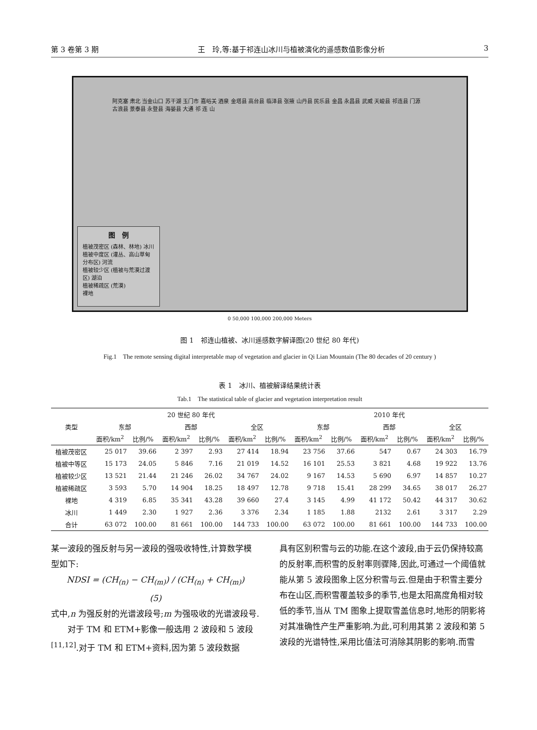第 3 卷第 3 期 王　玲,等:基于祁连山冰川与植被演化的遥感数值影像分析 3
阿克塞 肃北 当金山口 苏干湖 玉门市 嘉峪关 酒泉 金塔县 高台县 临泽县 张掖 山丹县 民乐县 金昌 永昌县 武威 天峻县 祁连县 门源 古浪县 景泰县 永登县 海晏县 大通 祁 连 山
图　例
植被茂密区 (森林、林地) 冰川
植被中度区 (灌丛、高山草甸分布区) 河流
植被较少区 (植被与荒漠过渡区) 湖泊
植被稀疏区 (荒漠)
裸地
0 50,000 100,000 200,000 Meters
图 1　祁连山植被、冰川遥感数字解译图(20 世纪 80 年代)
Fig.1　The remote sensing digital interpretable map of vegetation and glacier in Qi Lian Mountain (The 80 decades of 20 century )
表 1　冰川、植被解译结果统计表
Tab.1　The statistical table of glacier and vegetation interpretation result
| 类型 | 20 世纪 80 年代 | | | | | | 2010 年代 | | | | | |
| --- | --- | --- | --- | --- | --- | --- | --- | --- | --- | --- | --- | --- |
| | 东部 | | 西部 | | 全区 | | 东部 | | 西部 | | 全区 | |
| | 面积/km<sup>2</sup> | 比例/% | 面积/km<sup>2</sup> | 比例/% | 面积/km<sup>2</sup> | 比例/% | 面积/km<sup>2</sup> | 比例/% | 面积/km<sup>2</sup> | 比例/% | 面积/km<sup>2</sup> | 比例/% |
| 植被茂密区 | 25 017 | 39.66 | 2 397 | 2.93 | 27 414 | 18.94 | 23 756 | 37.66 | 547 | 0.67 | 24 303 | 16.79 |
| 植被中等区 | 15 173 | 24.05 | 5 846 | 7.16 | 21 019 | 14.52 | 16 101 | 25.53 | 3 821 | 4.68 | 19 922 | 13.76 |
| 植被较少区 | 13 521 | 21.44 | 21 246 | 26.02 | 34 767 | 24.02 | 9 167 | 14.53 | 5 690 | 6.97 | 14 857 | 10.27 |
| 植被稀疏区 | 3 593 | 5.70 | 14 904 | 18.25 | 18 497 | 12.78 | 9 718 | 15.41 | 28 299 | 34.65 | 38 017 | 26.27 |
| 裸地 | 4 319 | 6.85 | 35 341 | 43.28 | 39 660 | 27.4 | 3 145 | 4.99 | 41 172 | 50.42 | 44 317 | 30.62 |
| 冰川 | 1 449 | 2.30 | 1 927 | 2.36 | 3 376 | 2.34 | 1 185 | 1.88 | 2132 | 2.61 | 3 317 | 2.29 |
| 合计 | 63 072 | 100.00 | 81 661 | 100.00 | 144 733 | 100.00 | 63 072 | 100.00 | 81 661 | 100.00 | 144 733 | 100.00 |
某一波段的强反射与另一波段的强吸收特性,计算数学模型如下:
NDSI = (CH<sub>(n)</sub> − CH<sub>(m)</sub>) / (CH<sub>(n)</sub> + CH<sub>(m)</sub>)　　　(5)
式中,n 为强反射的光谱波段号;m 为强吸收的光谱波段号.
　　对于 TM 和 ETM+影像一般选用 2 波段和 5 波段<sup>[11,12]</sup>.对于 TM 和 ETM+资料,因为第 5 波段数据
具有区别积雪与云的功能.在这个波段,由于云仍保持较高的反射率,而积雪的反射率则骤降,因此,可通过一个阈值就能从第 5 波段图象上区分积雪与云.但是由于积雪主要分布在山区,而积雪覆盖较多的季节,也是太阳高度角相对较低的季节,当从 TM 图象上提取雪盖信息时,地形的阴影将对其准确性产生严重影响.为此,可利用其第 2 波段和第 5 波段的光谱特性,采用比值法可消除其阴影的影响.而雪